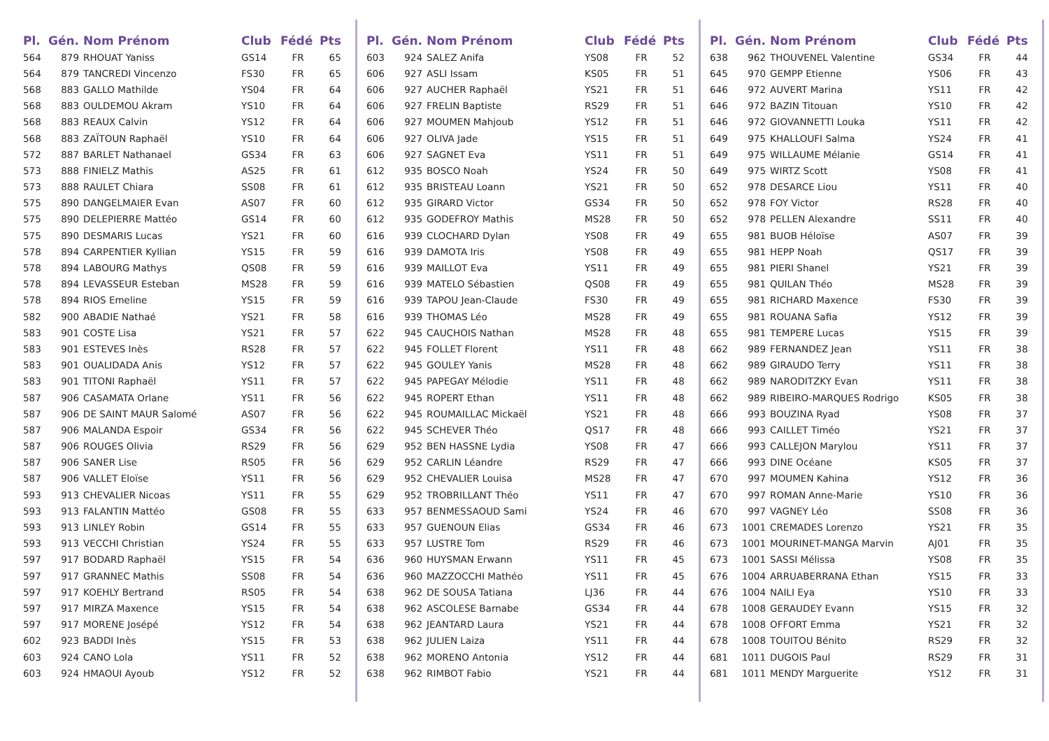| Pl. | Gén. | Nom Prénom | Club | Fédé | Pts |
| --- | --- | --- | --- | --- | --- |
| 564 | 879 | RHOUAT Yaniss | GS14 | FR | 65 |
| 564 | 879 | TANCREDI Vincenzo | FS30 | FR | 65 |
| 568 | 883 | GALLO Mathilde | YS04 | FR | 64 |
| 568 | 883 | OULDEMOU Akram | YS10 | FR | 64 |
| 568 | 883 | REAUX Calvin | YS12 | FR | 64 |
| 568 | 883 | ZAÏTOUN Raphaël | YS10 | FR | 64 |
| 572 | 887 | BARLET Nathanael | GS34 | FR | 63 |
| 573 | 888 | FINIELZ Mathis | AS25 | FR | 61 |
| 573 | 888 | RAULET Chiara | SS08 | FR | 61 |
| 575 | 890 | DANGELMAIER Evan | AS07 | FR | 60 |
| 575 | 890 | DELEPIERRE Mattéo | GS14 | FR | 60 |
| 575 | 890 | DESMARIS Lucas | YS21 | FR | 60 |
| 578 | 894 | CARPENTIER Kyllian | YS15 | FR | 59 |
| 578 | 894 | LABOURG Mathys | QS08 | FR | 59 |
| 578 | 894 | LEVASSEUR Esteban | MS28 | FR | 59 |
| 578 | 894 | RIOS Emeline | YS15 | FR | 59 |
| 582 | 900 | ABADIE Nathaé | YS21 | FR | 58 |
| 583 | 901 | COSTE Lisa | YS21 | FR | 57 |
| 583 | 901 | ESTEVES Inès | RS28 | FR | 57 |
| 583 | 901 | OUALIDADA Anis | YS12 | FR | 57 |
| 583 | 901 | TITONI Raphaël | YS11 | FR | 57 |
| 587 | 906 | CASAMATA Orlane | YS11 | FR | 56 |
| 587 | 906 | DE SAINT MAUR Salomé | AS07 | FR | 56 |
| 587 | 906 | MALANDA Espoir | GS34 | FR | 56 |
| 587 | 906 | ROUGES Olivia | RS29 | FR | 56 |
| 587 | 906 | SANER Lise | RS05 | FR | 56 |
| 587 | 906 | VALLET Eloïse | YS11 | FR | 56 |
| 593 | 913 | CHEVALIER Nicoas | YS11 | FR | 55 |
| 593 | 913 | FALANTIN Mattéo | GS08 | FR | 55 |
| 593 | 913 | LINLEY Robin | GS14 | FR | 55 |
| 593 | 913 | VECCHI Christian | YS24 | FR | 55 |
| 597 | 917 | BODARD Raphaël | YS15 | FR | 54 |
| 597 | 917 | GRANNEC Mathis | SS08 | FR | 54 |
| 597 | 917 | KOEHLY Bertrand | RS05 | FR | 54 |
| 597 | 917 | MIRZA Maxence | YS15 | FR | 54 |
| 597 | 917 | MORENE Josépé | YS12 | FR | 54 |
| 602 | 923 | BADDI Inès | YS15 | FR | 53 |
| 603 | 924 | CANO Lola | YS11 | FR | 52 |
| 603 | 924 | HMAOUI Ayoub | YS12 | FR | 52 |
| Pl. | Gén. | Nom Prénom | Club | Fédé | Pts |
| --- | --- | --- | --- | --- | --- |
| 603 | 924 | SALEZ Anifa | YS08 | FR | 52 |
| 606 | 927 | ASLI Issam | KS05 | FR | 51 |
| 606 | 927 | AUCHER Raphaël | YS21 | FR | 51 |
| 606 | 927 | FRELIN Baptiste | RS29 | FR | 51 |
| 606 | 927 | MOUMEN Mahjoub | YS12 | FR | 51 |
| 606 | 927 | OLIVA Jade | YS15 | FR | 51 |
| 606 | 927 | SAGNET Eva | YS11 | FR | 51 |
| 612 | 935 | BOSCO Noah | YS24 | FR | 50 |
| 612 | 935 | BRISTEAU Loann | YS21 | FR | 50 |
| 612 | 935 | GIRARD Victor | GS34 | FR | 50 |
| 612 | 935 | GODEFROY Mathis | MS28 | FR | 50 |
| 616 | 939 | CLOCHARD Dylan | YS08 | FR | 49 |
| 616 | 939 | DAMOTA Iris | YS08 | FR | 49 |
| 616 | 939 | MAILLOT Eva | YS11 | FR | 49 |
| 616 | 939 | MATELO Sébastien | QS08 | FR | 49 |
| 616 | 939 | TAPOU Jean-Claude | FS30 | FR | 49 |
| 616 | 939 | THOMAS Léo | MS28 | FR | 49 |
| 622 | 945 | CAUCHOIS Nathan | MS28 | FR | 48 |
| 622 | 945 | FOLLET Florent | YS11 | FR | 48 |
| 622 | 945 | GOULEY Yanis | MS28 | FR | 48 |
| 622 | 945 | PAPEGAY Mélodie | YS11 | FR | 48 |
| 622 | 945 | ROPERT Ethan | YS11 | FR | 48 |
| 622 | 945 | ROUMAILLAC Mickaël | YS21 | FR | 48 |
| 622 | 945 | SCHEVER Théo | QS17 | FR | 48 |
| 629 | 952 | BEN HASSNE Lydia | YS08 | FR | 47 |
| 629 | 952 | CARLIN Léandre | RS29 | FR | 47 |
| 629 | 952 | CHEVALIER Louisa | MS28 | FR | 47 |
| 629 | 952 | TROBRILLANT Théo | YS11 | FR | 47 |
| 633 | 957 | BENMESSAOUD Sami | YS24 | FR | 46 |
| 633 | 957 | GUENOUN Elias | GS34 | FR | 46 |
| 633 | 957 | LUSTRE Tom | RS29 | FR | 46 |
| 636 | 960 | HUYSMAN Erwann | YS11 | FR | 45 |
| 636 | 960 | MAZZOCCHI Mathéo | YS11 | FR | 45 |
| 638 | 962 | DE SOUSA Tatiana | LJ36 | FR | 44 |
| 638 | 962 | ASCOLESE Barnabe | GS34 | FR | 44 |
| 638 | 962 | JEANTARD Laura | YS21 | FR | 44 |
| 638 | 962 | JULIEN Laiza | YS11 | FR | 44 |
| 638 | 962 | MORENO Antonia | YS12 | FR | 44 |
| 638 | 962 | RIMBOT Fabio | YS21 | FR | 44 |
| Pl. | Gén. | Nom Prénom | Club | Fédé | Pts |
| --- | --- | --- | --- | --- | --- |
| 638 | 962 | THOUVENEL Valentine | GS34 | FR | 44 |
| 645 | 970 | GEMPP Etienne | YS06 | FR | 43 |
| 646 | 972 | AUVERT Marina | YS11 | FR | 42 |
| 646 | 972 | BAZIN Titouan | YS10 | FR | 42 |
| 646 | 972 | GIOVANNETTI Louka | YS11 | FR | 42 |
| 649 | 975 | KHALLOUFI Salma | YS24 | FR | 41 |
| 649 | 975 | WILLAUME Mélanie | GS14 | FR | 41 |
| 649 | 975 | WIRTZ Scott | YS08 | FR | 41 |
| 652 | 978 | DESARCE Liou | YS11 | FR | 40 |
| 652 | 978 | FOY Victor | RS28 | FR | 40 |
| 652 | 978 | PELLEN Alexandre | SS11 | FR | 40 |
| 655 | 981 | BUOB Héloïse | AS07 | FR | 39 |
| 655 | 981 | HEPP Noah | QS17 | FR | 39 |
| 655 | 981 | PIERI Shanel | YS21 | FR | 39 |
| 655 | 981 | QUILAN Théo | MS28 | FR | 39 |
| 655 | 981 | RICHARD Maxence | FS30 | FR | 39 |
| 655 | 981 | ROUANA Safia | YS12 | FR | 39 |
| 655 | 981 | TEMPERE Lucas | YS15 | FR | 39 |
| 662 | 989 | FERNANDEZ Jean | YS11 | FR | 38 |
| 662 | 989 | GIRAUDO Terry | YS11 | FR | 38 |
| 662 | 989 | NARODITZKY Evan | YS11 | FR | 38 |
| 662 | 989 | RIBEIRO-MARQUES Rodrigo | KS05 | FR | 38 |
| 666 | 993 | BOUZINA Ryad | YS08 | FR | 37 |
| 666 | 993 | CAILLET Timéo | YS21 | FR | 37 |
| 666 | 993 | CALLEJON Marylou | YS11 | FR | 37 |
| 666 | 993 | DINE Océane | KS05 | FR | 37 |
| 670 | 997 | MOUMEN Kahina | YS12 | FR | 36 |
| 670 | 997 | ROMAN Anne-Marie | YS10 | FR | 36 |
| 670 | 997 | VAGNEY Léo | SS08 | FR | 36 |
| 673 | 1001 | CREMADES Lorenzo | YS21 | FR | 35 |
| 673 | 1001 | MOURINET-MANGA Marvin | AJ01 | FR | 35 |
| 673 | 1001 | SASSI Mélissa | YS08 | FR | 35 |
| 676 | 1004 | ARRUABERRANA Ethan | YS15 | FR | 33 |
| 676 | 1004 | NAILI Eya | YS10 | FR | 33 |
| 678 | 1008 | GERAUDEY Evann | YS15 | FR | 32 |
| 678 | 1008 | OFFORT Emma | YS21 | FR | 32 |
| 678 | 1008 | TOUITOU Bénito | RS29 | FR | 32 |
| 681 | 1011 | DUGOIS Paul | RS29 | FR | 31 |
| 681 | 1011 | MENDY Marguerite | YS12 | FR | 31 |